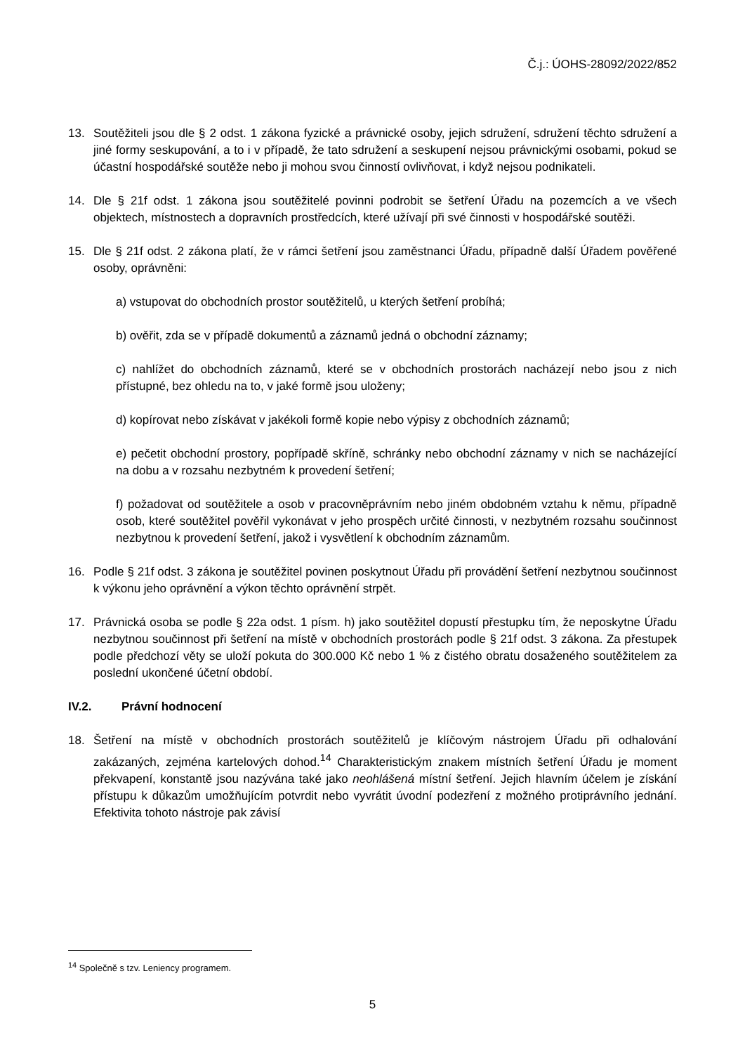Č.j.: ÚOHS-28092/2022/852
13. Soutěžiteli jsou dle § 2 odst. 1 zákona fyzické a právnické osoby, jejich sdružení, sdružení těchto sdružení a jiné formy seskupování, a to i v případě, že tato sdružení a seskupení nejsou právnickými osobami, pokud se účastní hospodářské soutěže nebo ji mohou svou činností ovlivňovat, i když nejsou podnikateli.
14. Dle § 21f odst. 1 zákona jsou soutěžitelé povinni podrobit se šetření Úřadu na pozemcích a ve všech objektech, místnostech a dopravních prostředcích, které užívají při své činnosti v hospodářské soutěži.
15. Dle § 21f odst. 2 zákona platí, že v rámci šetření jsou zaměstnanci Úřadu, případně další Úřadem pověřené osoby, oprávněni:
a) vstupovat do obchodních prostor soutěžitelů, u kterých šetření probíhá;
b) ověřit, zda se v případě dokumentů a záznamů jedná o obchodní záznamy;
c) nahlížet do obchodních záznamů, které se v obchodních prostorách nacházejí nebo jsou z nich přístupné, bez ohledu na to, v jaké formě jsou uloženy;
d) kopírovat nebo získávat v jakékoli formě kopie nebo výpisy z obchodních záznamů;
e) pečetit obchodní prostory, popřípadě skříně, schránky nebo obchodní záznamy v nich se nacházející na dobu a v rozsahu nezbytném k provedení šetření;
f) požadovat od soutěžitele a osob v pracovněprávním nebo jiném obdobném vztahu k němu, případně osob, které soutěžitel pověřil vykonávat v jeho prospěch určité činnosti, v nezbytném rozsahu součinnost nezbytnou k provedení šetření, jakož i vysvětlení k obchodním záznamům.
16. Podle § 21f odst. 3 zákona je soutěžitel povinen poskytnout Úřadu při provádění šetření nezbytnou součinnost k výkonu jeho oprávnění a výkon těchto oprávnění strpět.
17. Právnická osoba se podle § 22a odst. 1 písm. h) jako soutěžitel dopustí přestupku tím, že neposkytne Úřadu nezbytnou součinnost při šetření na místě v obchodních prostorách podle § 21f odst. 3 zákona. Za přestupek podle předchozí věty se uloží pokuta do 300.000 Kč nebo 1 % z čistého obratu dosaženého soutěžitelem za poslední ukončené účetní období.
IV.2. Právní hodnocení
18. Šetření na místě v obchodních prostorách soutěžitelů je klíčovým nástrojem Úřadu při odhalování zakázaných, zejména kartelových dohod.<sup>14</sup> Charakteristickým znakem místních šetření Úřadu je moment překvapení, konstantě jsou nazývána také jako neohlášená místní šetření. Jejich hlavním účelem je získání přístupu k důkazům umožňujícím potvrdit nebo vyvrátit úvodní podezření z možného protiprávního jednání. Efektivita tohoto nástroje pak závisí
<sup>14</sup> Společně s tzv. Leniency programem.
5